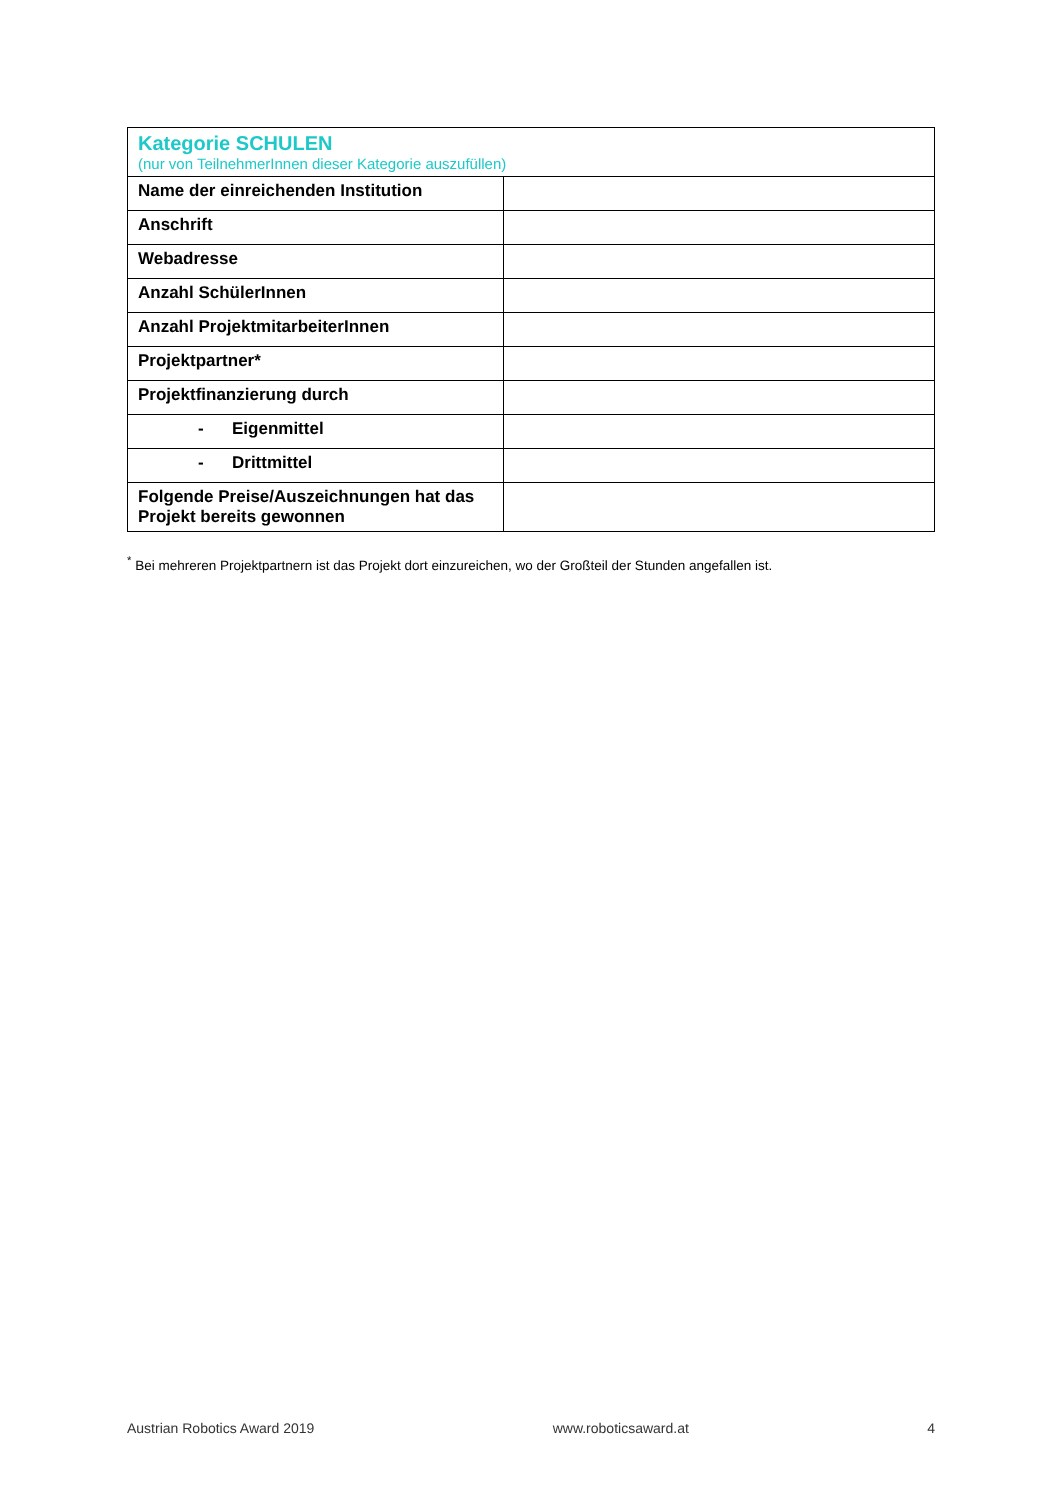| Kategorie SCHULEN (nur von TeilnehmerInnen dieser Kategorie auszufüllen) | |
| Name der einreichenden Institution | |
| Anschrift | |
| Webadresse | |
| Anzahl SchülerInnen | |
| Anzahl ProjektmitarbeiterInnen | |
| Projektpartner* | |
| Projektfinanzierung durch | |
| - Eigenmittel | |
| - Drittmittel | |
| Folgende Preise/Auszeichnungen hat das Projekt bereits gewonnen | |
<sup>*</sup> Bei mehreren Projektpartnern ist das Projekt dort einzureichen, wo der Großteil der Stunden angefallen ist.
Austrian Robotics Award 2019 www.roboticsaward.at 4